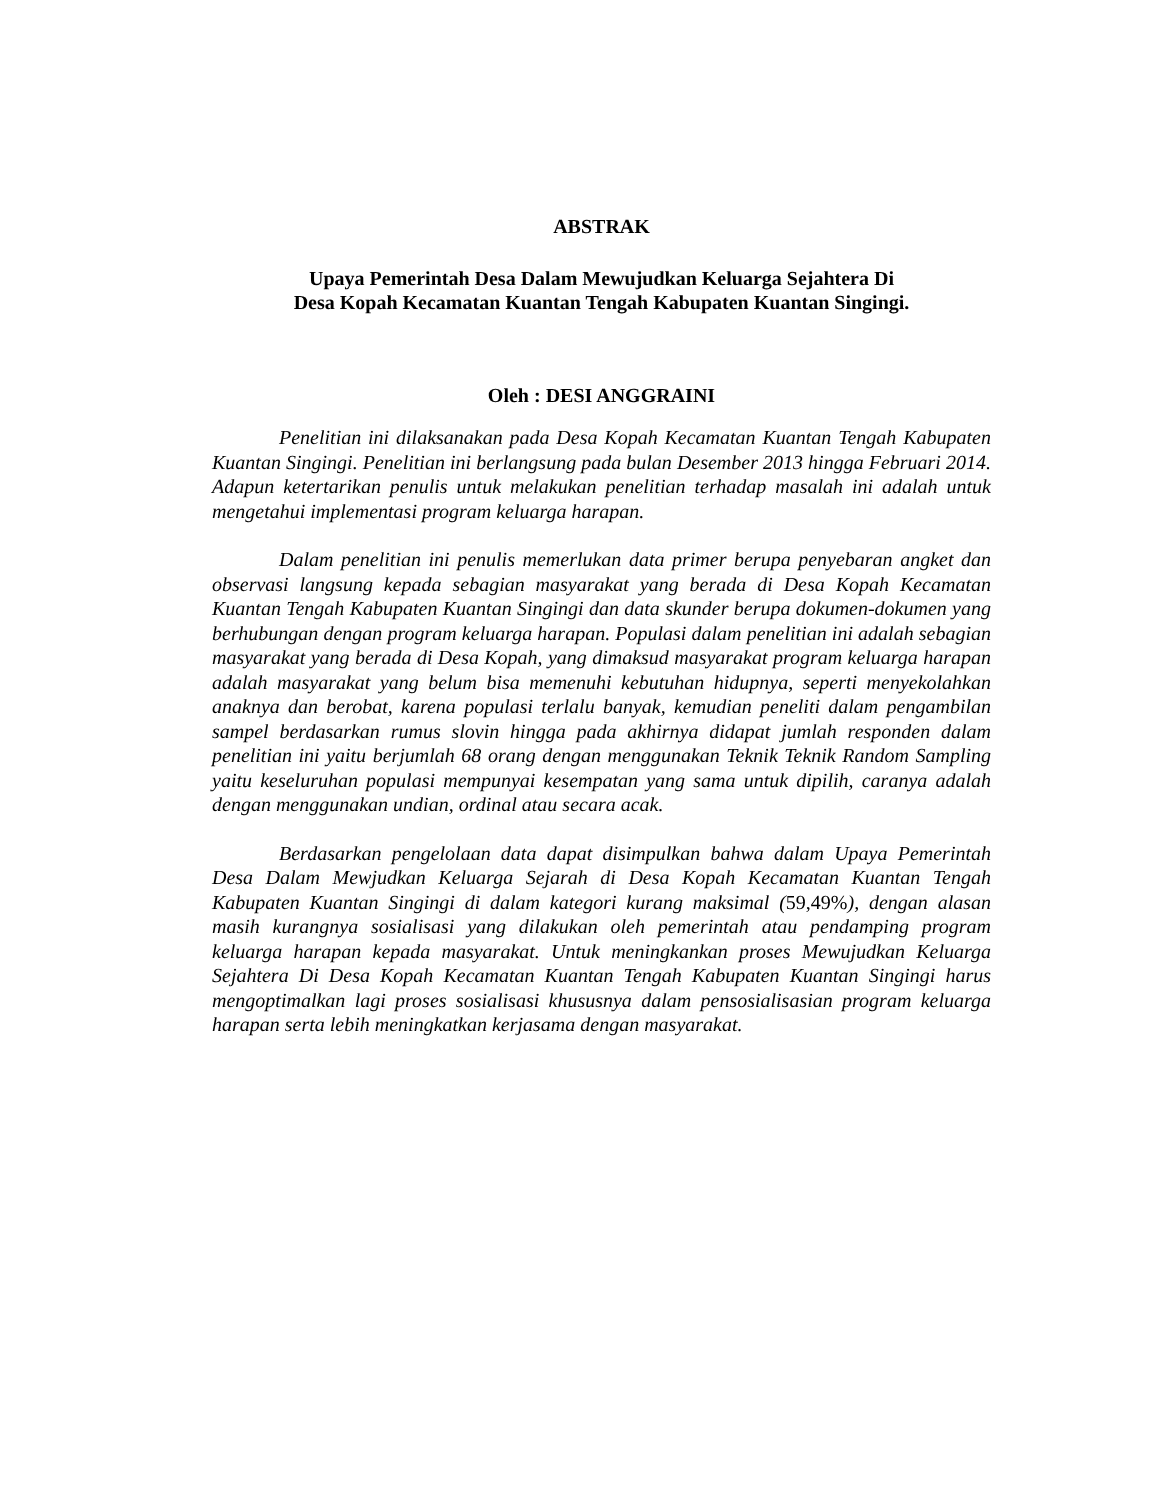ABSTRAK
Upaya Pemerintah Desa Dalam Mewujudkan Keluarga Sejahtera Di
Desa Kopah Kecamatan Kuantan Tengah Kabupaten Kuantan Singingi.
Oleh : DESI ANGGRAINI
Penelitian ini dilaksanakan pada Desa Kopah Kecamatan Kuantan Tengah Kabupaten Kuantan Singingi. Penelitian ini berlangsung pada bulan Desember 2013 hingga Februari 2014. Adapun ketertarikan penulis untuk melakukan penelitian terhadap masalah ini adalah untuk mengetahui implementasi program keluarga harapan.
Dalam penelitian ini penulis memerlukan data primer berupa penyebaran angket dan observasi langsung kepada sebagian masyarakat yang berada di Desa Kopah Kecamatan Kuantan Tengah Kabupaten Kuantan Singingi dan data skunder berupa dokumen-dokumen yang berhubungan dengan program keluarga harapan. Populasi dalam penelitian ini adalah sebagian masyarakat yang berada di Desa Kopah, yang dimaksud masyarakat program keluarga harapan adalah masyarakat yang belum bisa memenuhi kebutuhan hidupnya, seperti menyekolahkan anaknya dan berobat, karena populasi terlalu banyak, kemudian peneliti dalam pengambilan sampel berdasarkan rumus slovin hingga pada akhirnya didapat jumlah responden dalam penelitian ini yaitu berjumlah 68 orang dengan menggunakan Teknik Teknik Random Sampling yaitu keseluruhan populasi mempunyai kesempatan yang sama untuk dipilih, caranya adalah dengan menggunakan undian, ordinal atau secara acak.
Berdasarkan pengelolaan data dapat disimpulkan bahwa dalam Upaya Pemerintah Desa Dalam Mewjudkan Keluarga Sejarah di Desa Kopah Kecamatan Kuantan Tengah Kabupaten Kuantan Singingi di dalam kategori kurang maksimal (59,49%), dengan alasan masih kurangnya sosialisasi yang dilakukan oleh pemerintah atau pendamping program keluarga harapan kepada masyarakat. Untuk meningkankan proses Mewujudkan Keluarga Sejahtera Di Desa Kopah Kecamatan Kuantan Tengah Kabupaten Kuantan Singingi harus mengoptimalkan lagi proses sosialisasi khususnya dalam pensosialisasian program keluarga harapan serta lebih meningkatkan kerjasama dengan masyarakat.